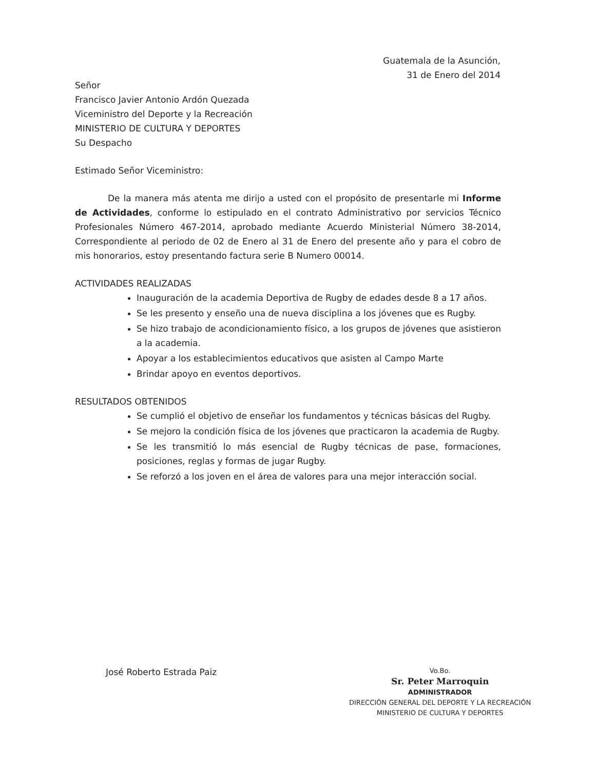Guatemala de la Asunción,
31 de Enero del 2014
Señor
Francisco Javier Antonio Ardón Quezada
Viceministro del Deporte y la Recreación
MINISTERIO DE CULTURA Y DEPORTES
Su Despacho
Estimado Señor Viceministro:
De la manera más atenta me dirijo a usted con el propósito de presentarle mi Informe de Actividades, conforme lo estipulado en el contrato Administrativo por servicios Técnico Profesionales Número 467-2014, aprobado mediante Acuerdo Ministerial Número 38-2014, Correspondiente al periodo de 02 de Enero al 31 de Enero del presente año y para el cobro de mis honorarios, estoy presentando factura serie B Numero 00014.
ACTIVIDADES REALIZADAS
Inauguración de la academia Deportiva de Rugby de edades desde 8 a 17 años.
Se les presento y enseño una de nueva disciplina a los jóvenes que es Rugby.
Se hizo trabajo de acondicionamiento físico, a los grupos de jóvenes que asistieron a la academia.
Apoyar a los establecimientos educativos que asisten al Campo Marte
Brindar apoyo en eventos deportivos.
RESULTADOS OBTENIDOS
Se cumplió el objetivo de enseñar los fundamentos y técnicas básicas del Rugby.
Se mejoro la condición física de los jóvenes que practicaron la academia de Rugby.
Se les transmitió lo más esencial de Rugby técnicas de pase, formaciones, posiciones, reglas y formas de jugar Rugby.
Se reforzó a los joven en el área de valores para una mejor interacción social.
José Roberto Estrada Paiz
Vo.Bo.
Sr. Peter Marroquin
ADMINISTRADOR
DIRECCIÓN GENERAL DEL DEPORTE Y LA RECREACIÓN
MINISTERIO DE CULTURA Y DEPORTES